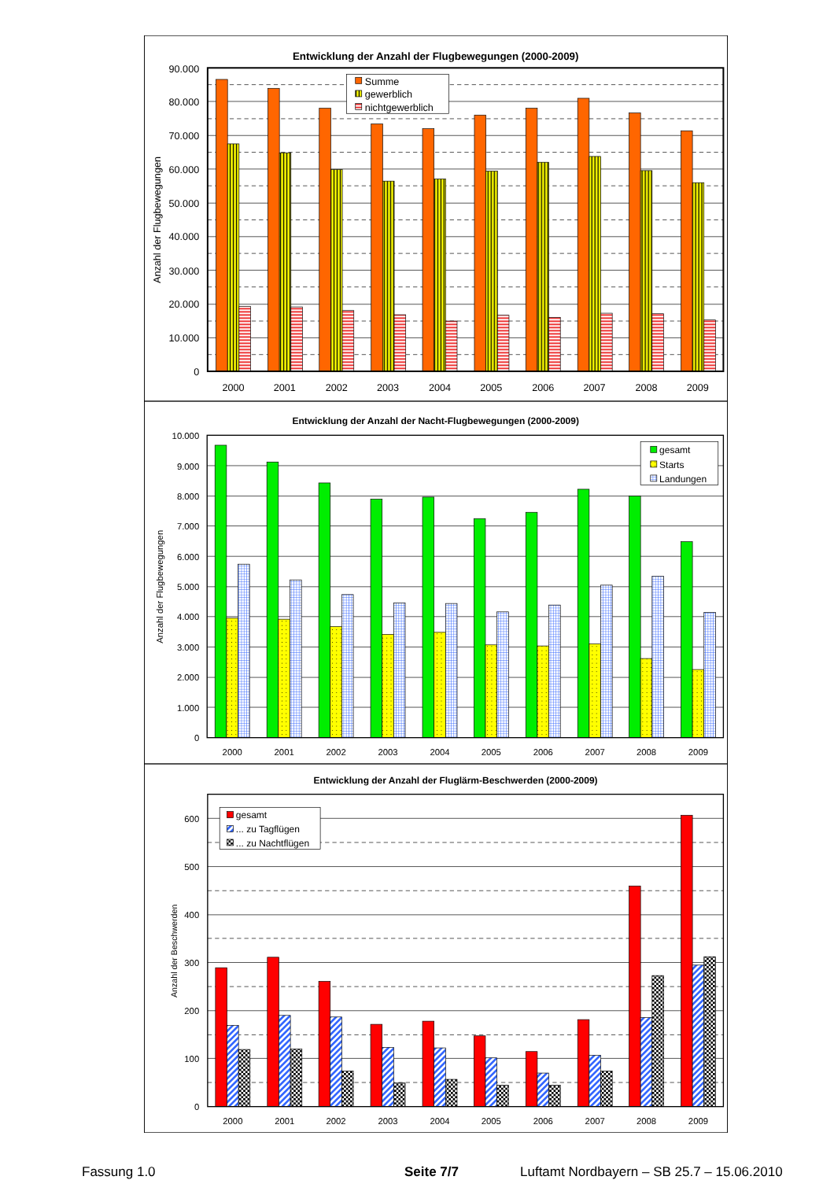Entwicklung der Anzahl der Flugbewegungen (2000-2009)
90.000
80.000
70.000
60.000
50.000
40.000
30.000
20.000
10.000
0
Anzahl der Flugbewegungen
2000
2001
2002
2003
2004
2005
2006
2007
2008
2009
Summe
gewerblich
nichtgewerblich
Entwicklung der Anzahl der Nacht-Flugbewegungen (2000-2009)
10.000
9.000
8.000
7.000
6.000
5.000
4.000
3.000
2.000
1.000
0
Anzahl der Flugbewegungen
2000
2001
2002
2003
2004
2005
2006
2007
2008
2009
gesamt
Starts
Landungen
Entwicklung der Anzahl der Fluglärm-Beschwerden (2000-2009)
600
500
400
300
200
100
0
Anzahl der Beschwerden
2000
2001
2002
2003
2004
2005
2006
2007
2008
2009
gesamt
... zu Tagflügen
... zu Nachtflügen
Fassung 1.0 Seite 7/7 Luftamt Nordbayern – SB 25.7 – 15.06.2010